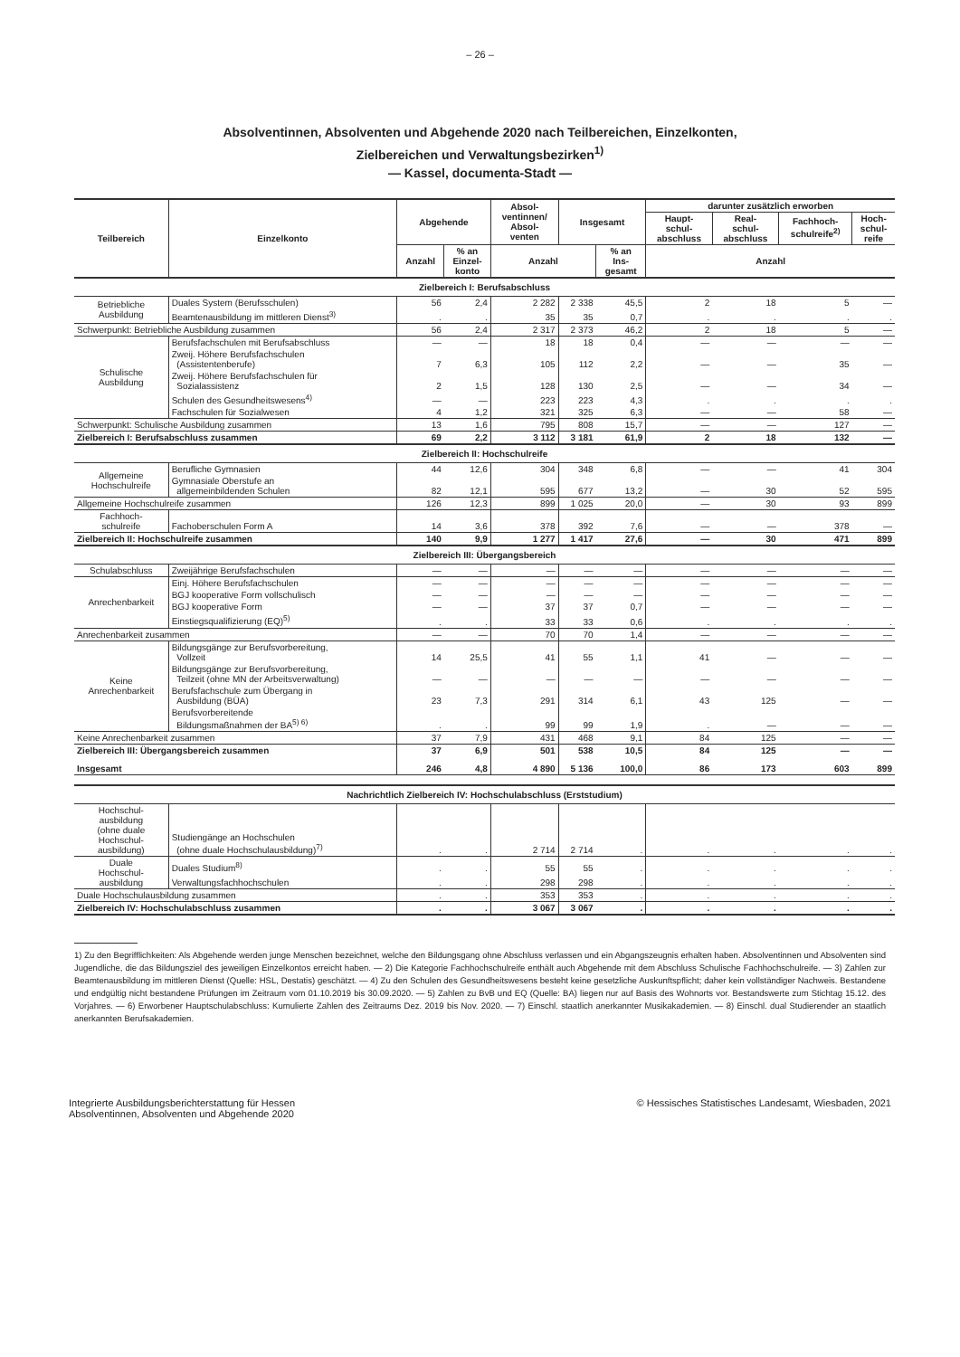– 26 –
Absolventinnen, Absolventen und Abgehende 2020 nach Teilbereichen, Einzelkonten,
Zielbereichen und Verwaltungsbezirken<sup>1)</sup>
— Kassel, documenta-Stadt —
| Teilbereich | Einzelkonto | Abgehende | | Absol- ventinnen/ Absol- venten | Insgesamt | | darunter zusätzlich erworben | | | |
| --- | --- | --- | --- | --- | --- | --- | --- | --- | --- | --- |
| | | | | | | | Haupt- schul- abschluss | Real- schul- abschluss | Fachhoch- schulreife<sup>2)</sup> | Hoch- schul- reife |
| | | Anzahl | % an Einzel- konto | Anzahl | | % an Ins- gesamt | Anzahl | | | |
| Zielbereich I: Berufsabschluss | | | | | | | | | | |
| Betriebliche Ausbildung | Duales System (Berufsschulen) | 56 | 2,4 | 2 282 | 2 338 | 45,5 | 2 | 18 | 5 | — |
| | Beamtenausbildung im mittleren Dienst<sup>3)</sup> | . | . | 35 | 35 | 0,7 | . | . | . | . |
| Schwerpunkt: Betriebliche Ausbildung zusammen | | 56 | 2,4 | 2 317 | 2 373 | 46,2 | 2 | 18 | 5 | — |
| Schulische Ausbildung | Berufsfachschulen mit Berufsabschluss | — | — | 18 | 18 | 0,4 | — | — | — | — |
| | Zweij. Höhere Berufsfachschulen (Assistentenberufe) | 7 | 6,3 | 105 | 112 | 2,2 | — | — | 35 | — |
| | Zweij. Höhere Berufsfachschulen für Sozialassistenz | 2 | 1,5 | 128 | 130 | 2,5 | — | — | 34 | — |
| | Schulen des Gesundheitswesens<sup>4)</sup> | — | — | 223 | 223 | 4,3 | . | . | . | . |
| | Fachschulen für Sozialwesen | 4 | 1,2 | 321 | 325 | 6,3 | — | — | 58 | — |
| Schwerpunkt: Schulische Ausbildung zusammen | | 13 | 1,6 | 795 | 808 | 15,7 | — | — | 127 | — |
| Zielbereich I: Berufsabschluss zusammen | | 69 | 2,2 | 3 112 | 3 181 | 61,9 | 2 | 18 | 132 | — |
| Zielbereich II: Hochschulreife | | | | | | | | | | |
| Allgemeine Hochschulreife | Berufliche Gymnasien | 44 | 12,6 | 304 | 348 | 6,8 | — | — | 41 | 304 |
| | Gymnasiale Oberstufe an allgemeinbildenden Schulen | 82 | 12,1 | 595 | 677 | 13,2 | — | 30 | 52 | 595 |
| Allgemeine Hochschulreife zusammen | | 126 | 12,3 | 899 | 1 025 | 20,0 | — | 30 | 93 | 899 |
| Fachhoch- schulreife | Fachoberschulen Form A | 14 | 3,6 | 378 | 392 | 7,6 | — | — | 378 | — |
| Zielbereich II: Hochschulreife zusammen | | 140 | 9,9 | 1 277 | 1 417 | 27,6 | — | 30 | 471 | 899 |
| Zielbereich III: Übergangsbereich | | | | | | | | | | |
| Schulabschluss | Zweijährige Berufsfachschulen | — | — | — | — | — | — | — | — | — |
| Anrechenbarkeit | Einj. Höhere Berufsfachschulen | — | — | — | — | — | — | — | — | — |
| | BGJ kooperative Form vollschulisch | — | — | — | — | — | — | — | — | — |
| | BGJ kooperative Form | — | — | 37 | 37 | 0,7 | — | — | — | — |
| | Einstiegsqualifizierung (EQ)<sup>5)</sup> | . | . | 33 | 33 | 0,6 | . | . | . | . |
| Anrechenbarkeit zusammen | | — | — | 70 | 70 | 1,4 | — | — | — | — |
| Keine Anrechenbarkeit | Bildungsgänge zur Berufsvorbereitung, Vollzeit | 14 | 25,5 | 41 | 55 | 1,1 | 41 | — | — | — |
| | Bildungsgänge zur Berufsvorbereitung, Teilzeit (ohne MN der Arbeitsverwaltung) | — | — | — | — | — | — | — | — | — |
| | Berufsfachschule zum Übergang in Ausbildung (BÜA) | 23 | 7,3 | 291 | 314 | 6,1 | 43 | 125 | — | — |
| | Berufsvorbereitende Bildungsmaßnahmen der BA<sup>5) 6)</sup> | . | . | 99 | 99 | 1,9 | . | — | — | — |
| Keine Anrechenbarkeit zusammen | | 37 | 7,9 | 431 | 468 | 9,1 | 84 | 125 | — | — |
| Zielbereich III: Übergangsbereich zusammen | | 37 | 6,9 | 501 | 538 | 10,5 | 84 | 125 | — | — |
| Insgesamt | | 246 | 4,8 | 4 890 | 5 136 | 100,0 | 86 | 173 | 603 | 899 |
| Nachrichtlich Zielbereich IV: Hochschulabschluss (Erststudium) | | | | | | | | | | |
| Hochschul- ausbildung (ohne duale Hochschul- ausbildung) | Studiengänge an Hochschulen (ohne duale Hochschulausbildung)<sup>7)</sup> | . | . | 2 714 | 2 714 | . | . | . | . | . |
| Duale Hochschul- ausbildung | Duales Studium<sup>8)</sup> | . | . | 55 | 55 | . | . | . | . | . |
| | Verwaltungsfachhochschulen | . | . | 298 | 298 | . | . | . | . | . |
| Duale Hochschulausbildung zusammen | | . | . | 353 | 353 | . | . | . | . | . |
| Zielbereich IV: Hochschulabschluss zusammen | | . | . | 3 067 | 3 067 | . | . | . | . | . |
1) Zu den Begrifflichkeiten: Als Abgehende werden junge Menschen bezeichnet, welche den Bildungsgang ohne Abschluss verlassen und ein Abgangszeugnis erhalten haben. Absolventinnen und Absolventen sind Jugendliche, die das Bildungsziel des jeweiligen Einzelkontos erreicht haben. — 2) Die Kategorie Fachhochschulreife enthält auch Abgehende mit dem Abschluss Schulische Fachhochschulreife. — 3) Zahlen zur Beamtenausbildung im mittleren Dienst (Quelle: HSL, Destatis) geschätzt. — 4) Zu den Schulen des Gesundheitswesens besteht keine gesetzliche Auskunftspflicht; daher kein vollständiger Nachweis. Bestandene und endgültig nicht bestandene Prüfungen im Zeitraum vom 01.10.2019 bis 30.09.2020. — 5) Zahlen zu BvB und EQ (Quelle: BA) liegen nur auf Basis des Wohnorts vor. Bestandswerte zum Stichtag 15.12. des Vorjahres. — 6) Erworbener Hauptschulabschluss: Kumulierte Zahlen des Zeitraums Dez. 2019 bis Nov. 2020. — 7) Einschl. staatlich anerkannter Musikakademien. — 8) Einschl. dual Studierender an staatlich anerkannten Berufsakademien.
Integrierte Ausbildungsberichterstattung für Hessen
Absolventinnen, Absolventen und Abgehende 2020
© Hessisches Statistisches Landesamt, Wiesbaden, 2021